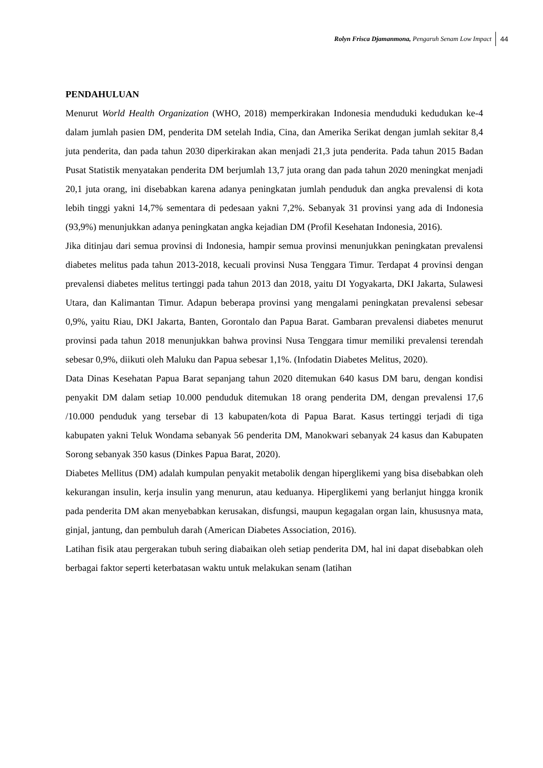Rolyn Frisca Djamanmona, Pengaruh Senam Low Impact 44
PENDAHULUAN
Menurut World Health Organization (WHO, 2018) memperkirakan Indonesia menduduki kedudukan ke-4 dalam jumlah pasien DM, penderita DM setelah India, Cina, dan Amerika Serikat dengan jumlah sekitar 8,4 juta penderita, dan pada tahun 2030 diperkirakan akan menjadi 21,3 juta penderita. Pada tahun 2015 Badan Pusat Statistik menyatakan penderita DM berjumlah 13,7 juta orang dan pada tahun 2020 meningkat menjadi 20,1 juta orang, ini disebabkan karena adanya peningkatan jumlah penduduk dan angka prevalensi di kota lebih tinggi yakni 14,7% sementara di pedesaan yakni 7,2%. Sebanyak 31 provinsi yang ada di Indonesia (93,9%) menunjukkan adanya peningkatan angka kejadian DM (Profil Kesehatan Indonesia, 2016).
Jika ditinjau dari semua provinsi di Indonesia, hampir semua provinsi menunjukkan peningkatan prevalensi diabetes melitus pada tahun 2013-2018, kecuali provinsi Nusa Tenggara Timur. Terdapat 4 provinsi dengan prevalensi diabetes melitus tertinggi pada tahun 2013 dan 2018, yaitu DI Yogyakarta, DKI Jakarta, Sulawesi Utara, dan Kalimantan Timur. Adapun beberapa provinsi yang mengalami peningkatan prevalensi sebesar 0,9%, yaitu Riau, DKI Jakarta, Banten, Gorontalo dan Papua Barat. Gambaran prevalensi diabetes menurut provinsi pada tahun 2018 menunjukkan bahwa provinsi Nusa Tenggara timur memiliki prevalensi terendah sebesar 0,9%, diikuti oleh Maluku dan Papua sebesar 1,1%. (Infodatin Diabetes Melitus, 2020).
Data Dinas Kesehatan Papua Barat sepanjang tahun 2020 ditemukan 640 kasus DM baru, dengan kondisi penyakit DM dalam setiap 10.000 penduduk ditemukan 18 orang penderita DM, dengan prevalensi 17,6 /10.000 penduduk yang tersebar di 13 kabupaten/kota di Papua Barat. Kasus tertinggi terjadi di tiga kabupaten yakni Teluk Wondama sebanyak 56 penderita DM, Manokwari sebanyak 24 kasus dan Kabupaten Sorong sebanyak 350 kasus (Dinkes Papua Barat, 2020).
Diabetes Mellitus (DM) adalah kumpulan penyakit metabolik dengan hiperglikemi yang bisa disebabkan oleh kekurangan insulin, kerja insulin yang menurun, atau keduanya. Hiperglikemi yang berlanjut hingga kronik pada penderita DM akan menyebabkan kerusakan, disfungsi, maupun kegagalan organ lain, khususnya mata, ginjal, jantung, dan pembuluh darah (American Diabetes Association, 2016).
Latihan fisik atau pergerakan tubuh sering diabaikan oleh setiap penderita DM, hal ini dapat disebabkan oleh berbagai faktor seperti keterbatasan waktu untuk melakukan senam (latihan